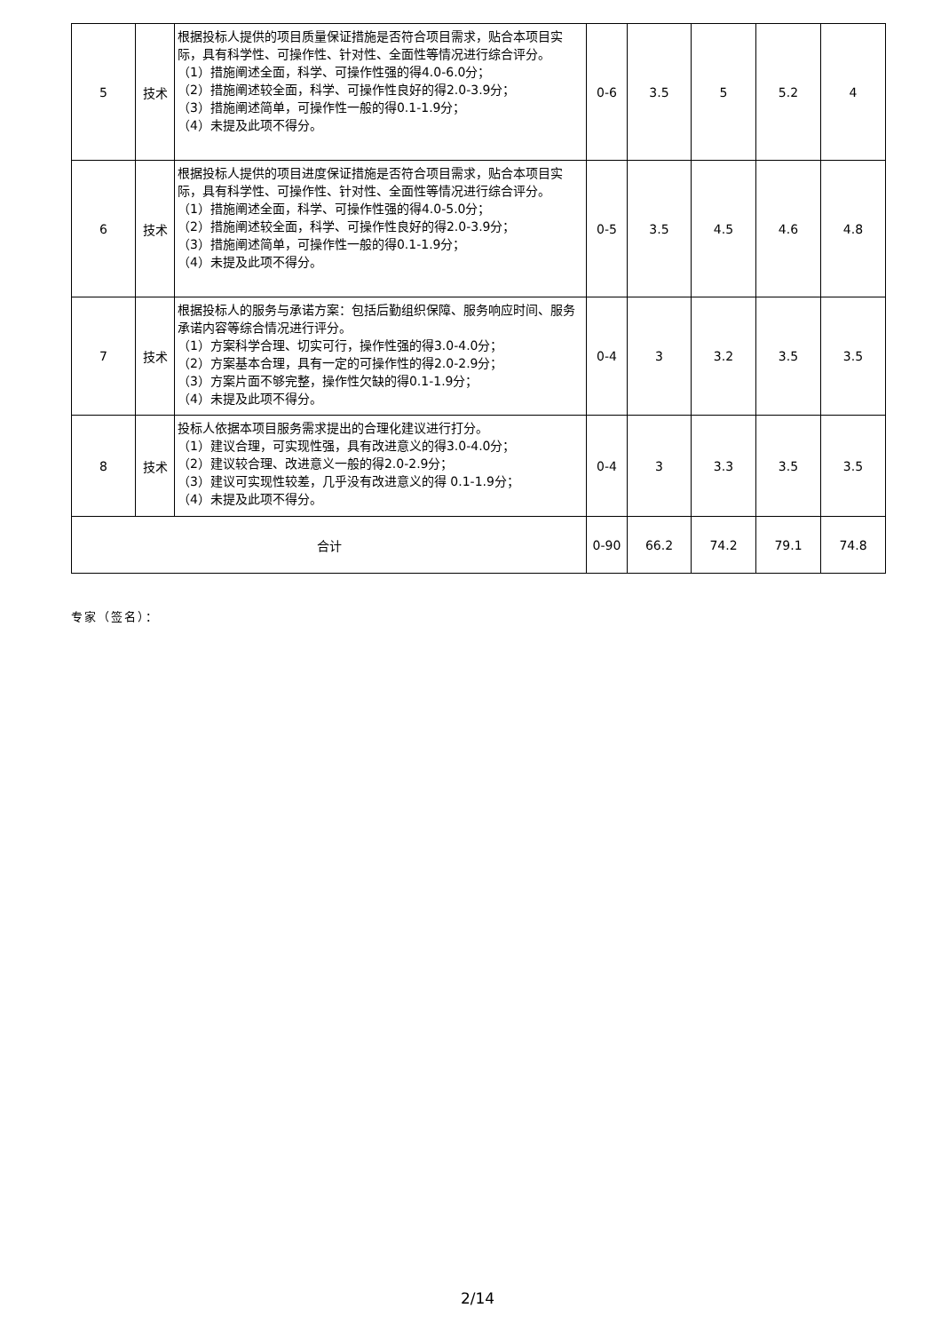| 5 | 技术 | 根据投标人提供的项目质量保证措施是否符合项目需求，贴合本项目实际，具有科学性、可操作性、针对性、全面性等情况进行综合评分。 （1）措施阐述全面，科学、可操作性强的得4.0-6.0分； （2）措施阐述较全面，科学、可操作性良好的得2.0-3.9分； （3）措施阐述简单，可操作性一般的得0.1-1.9分； （4）未提及此项不得分。 | 0-6 | 3.5 | 5 | 5.2 | 4 |
| 6 | 技术 | 根据投标人提供的项目进度保证措施是否符合项目需求，贴合本项目实际，具有科学性、可操作性、针对性、全面性等情况进行综合评分。 （1）措施阐述全面，科学、可操作性强的得4.0-5.0分； （2）措施阐述较全面，科学、可操作性良好的得2.0-3.9分； （3）措施阐述简单，可操作性一般的得0.1-1.9分； （4）未提及此项不得分。 | 0-5 | 3.5 | 4.5 | 4.6 | 4.8 |
| 7 | 技术 | 根据投标人的服务与承诺方案：包括后勤组织保障、服务响应时间、服务承诺内容等综合情况进行评分。 （1）方案科学合理、切实可行，操作性强的得3.0-4.0分； （2）方案基本合理，具有一定的可操作性的得2.0-2.9分； （3）方案片面不够完整，操作性欠缺的得0.1-1.9分； （4）未提及此项不得分。 | 0-4 | 3 | 3.2 | 3.5 | 3.5 |
| 8 | 技术 | 投标人依据本项目服务需求提出的合理化建议进行打分。 （1）建议合理，可实现性强，具有改进意义的得3.0-4.0分； （2）建议较合理、改进意义一般的得2.0-2.9分； （3）建议可实现性较差，几乎没有改进意义的得 0.1-1.9分； （4）未提及此项不得分。 | 0-4 | 3 | 3.3 | 3.5 | 3.5 |
| 合计 | | | 0-90 | 66.2 | 74.2 | 79.1 | 74.8 |
专家（签名）：
2/14